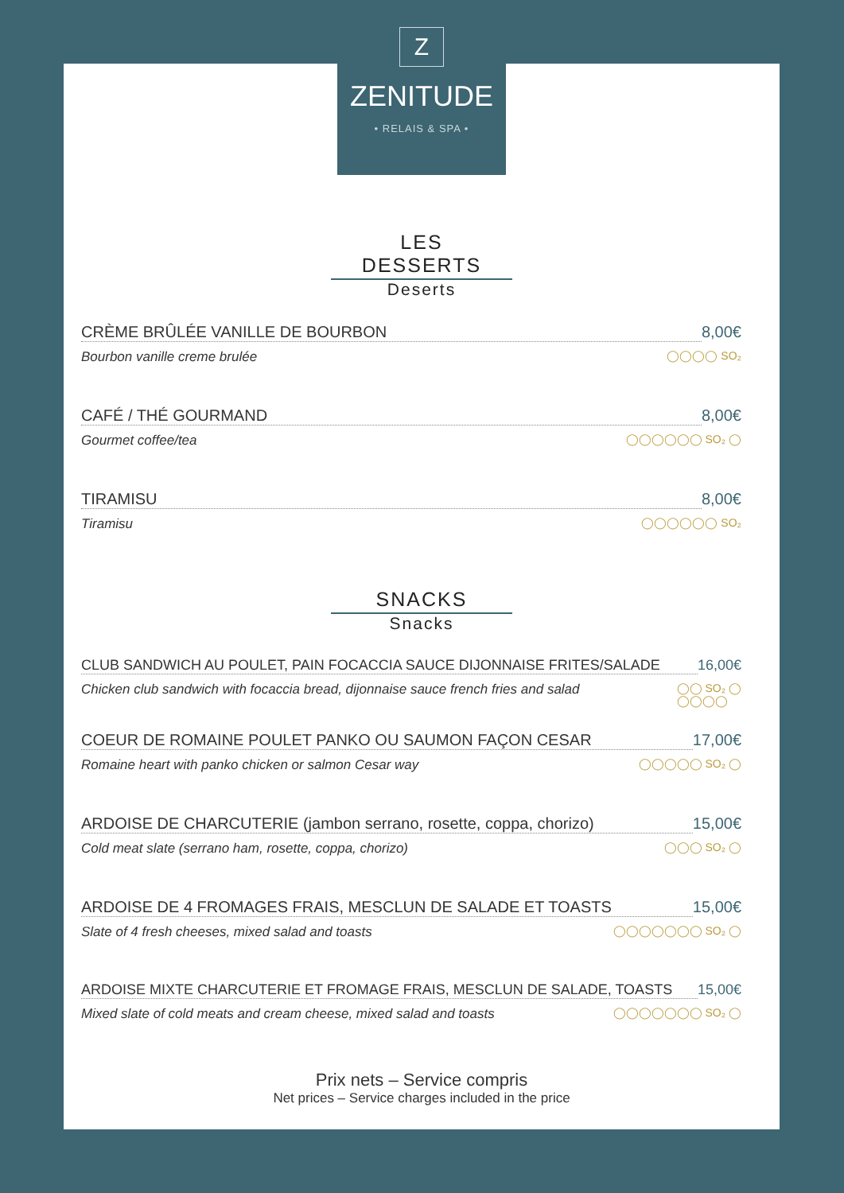Z
ZENITUDE
• RELAIS & SPA •
LES DESSERTS
Deserts
CRÈME BRÛLÉE VANILLE DE BOURBON 8,00€
Bourbon vanille creme brulée ◯◯◯◯ SO₂
CAFÉ / THÉ GOURMAND 8,00€
Gourmet coffee/tea ◯◯◯◯◯◯ SO₂ ◯
TIRAMISU 8,00€
Tiramisu ◯◯◯◯◯◯ SO₂
SNACKS
Snacks
CLUB SANDWICH AU POULET, PAIN FOCACCIA SAUCE DIJONNAISE FRITES/SALADE 16,00€
Chicken club sandwich with focaccia bread, dijonnaise sauce french fries and salad ◯◯ SO₂ ◯
◯◯◯◯
COEUR DE ROMAINE POULET PANKO OU SAUMON FAÇON CESAR 17,00€
Romaine heart with panko chicken or salmon Cesar way ◯◯◯◯◯ SO₂ ◯
ARDOISE DE CHARCUTERIE (jambon serrano, rosette, coppa, chorizo) 15,00€
Cold meat slate (serrano ham, rosette, coppa, chorizo) ◯◯◯ SO₂ ◯
ARDOISE DE 4 FROMAGES FRAIS, MESCLUN DE SALADE ET TOASTS 15,00€
Slate of 4 fresh cheeses, mixed salad and toasts ◯◯◯◯◯◯◯ SO₂ ◯
ARDOISE MIXTE CHARCUTERIE ET FROMAGE FRAIS, MESCLUN DE SALADE, TOASTS 15,00€
Mixed slate of cold meats and cream cheese, mixed salad and toasts ◯◯◯◯◯◯◯ SO₂ ◯
Prix nets – Service compris
Net prices – Service charges included in the price